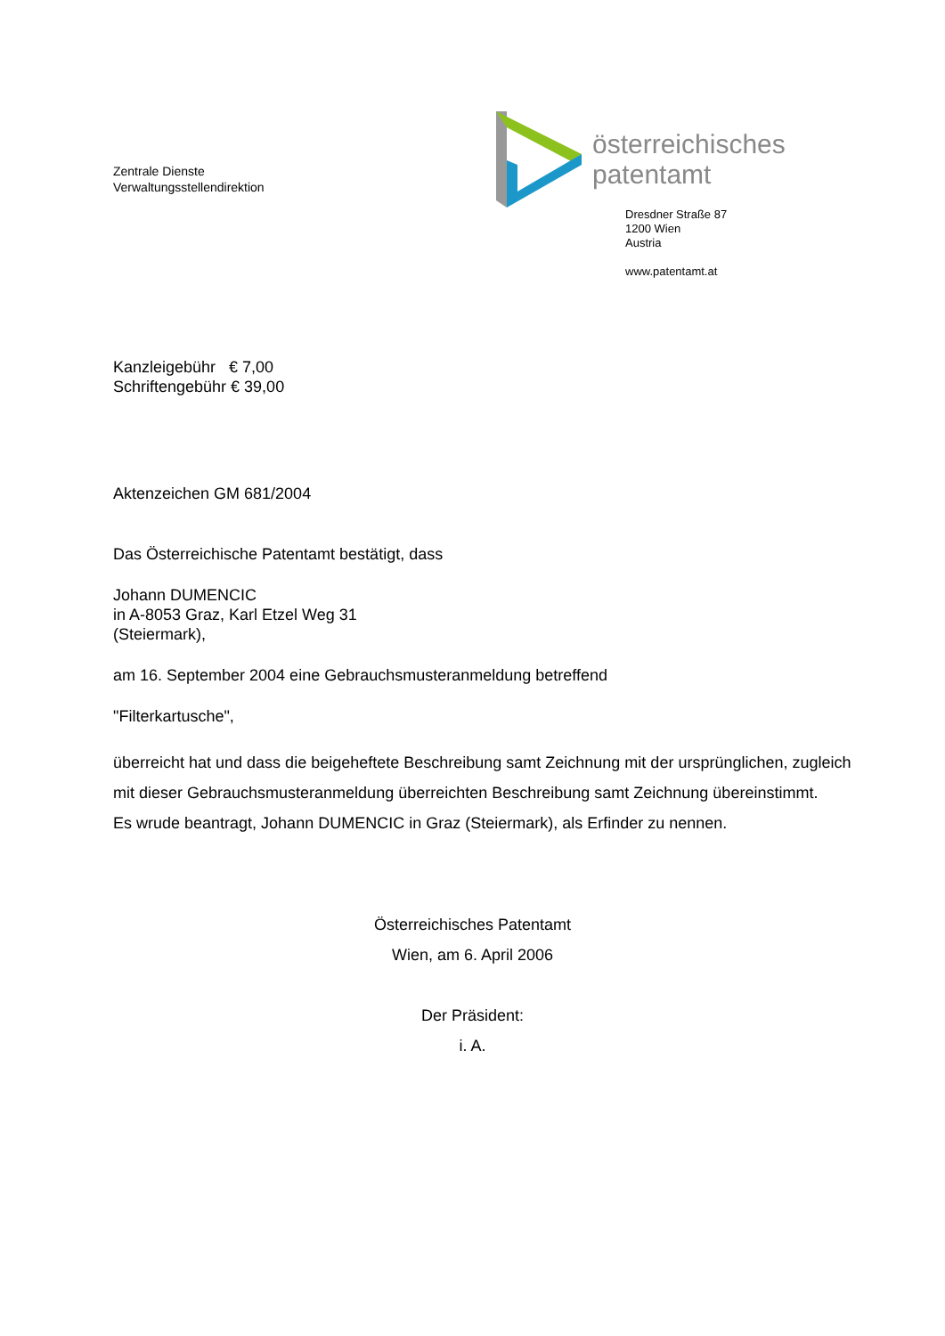Zentrale Dienste
Verwaltungsstellendirektion
österreichisches
patentamt
Dresdner Straße 87
1200 Wien
Austria
www.patentamt.at
Kanzleigebühr € 7,00
Schriftengebühr € 39,00
Aktenzeichen GM 681/2004
Das Österreichische Patentamt bestätigt, dass
Johann DUMENCIC
in A-8053 Graz, Karl Etzel Weg 31
(Steiermark),
am 16. September 2004 eine Gebrauchsmusteranmeldung betreffend
"Filterkartusche",
überreicht hat und dass die beigeheftete Beschreibung samt Zeichnung mit der ursprünglichen, zugleich mit dieser Gebrauchsmusteranmeldung überreichten Beschreibung samt Zeichnung übereinstimmt.
Es wrude beantragt, Johann DUMENCIC in Graz (Steiermark), als Erfinder zu nennen.
Österreichisches Patentamt
Wien, am 6. April 2006
Der Präsident:
i. A.